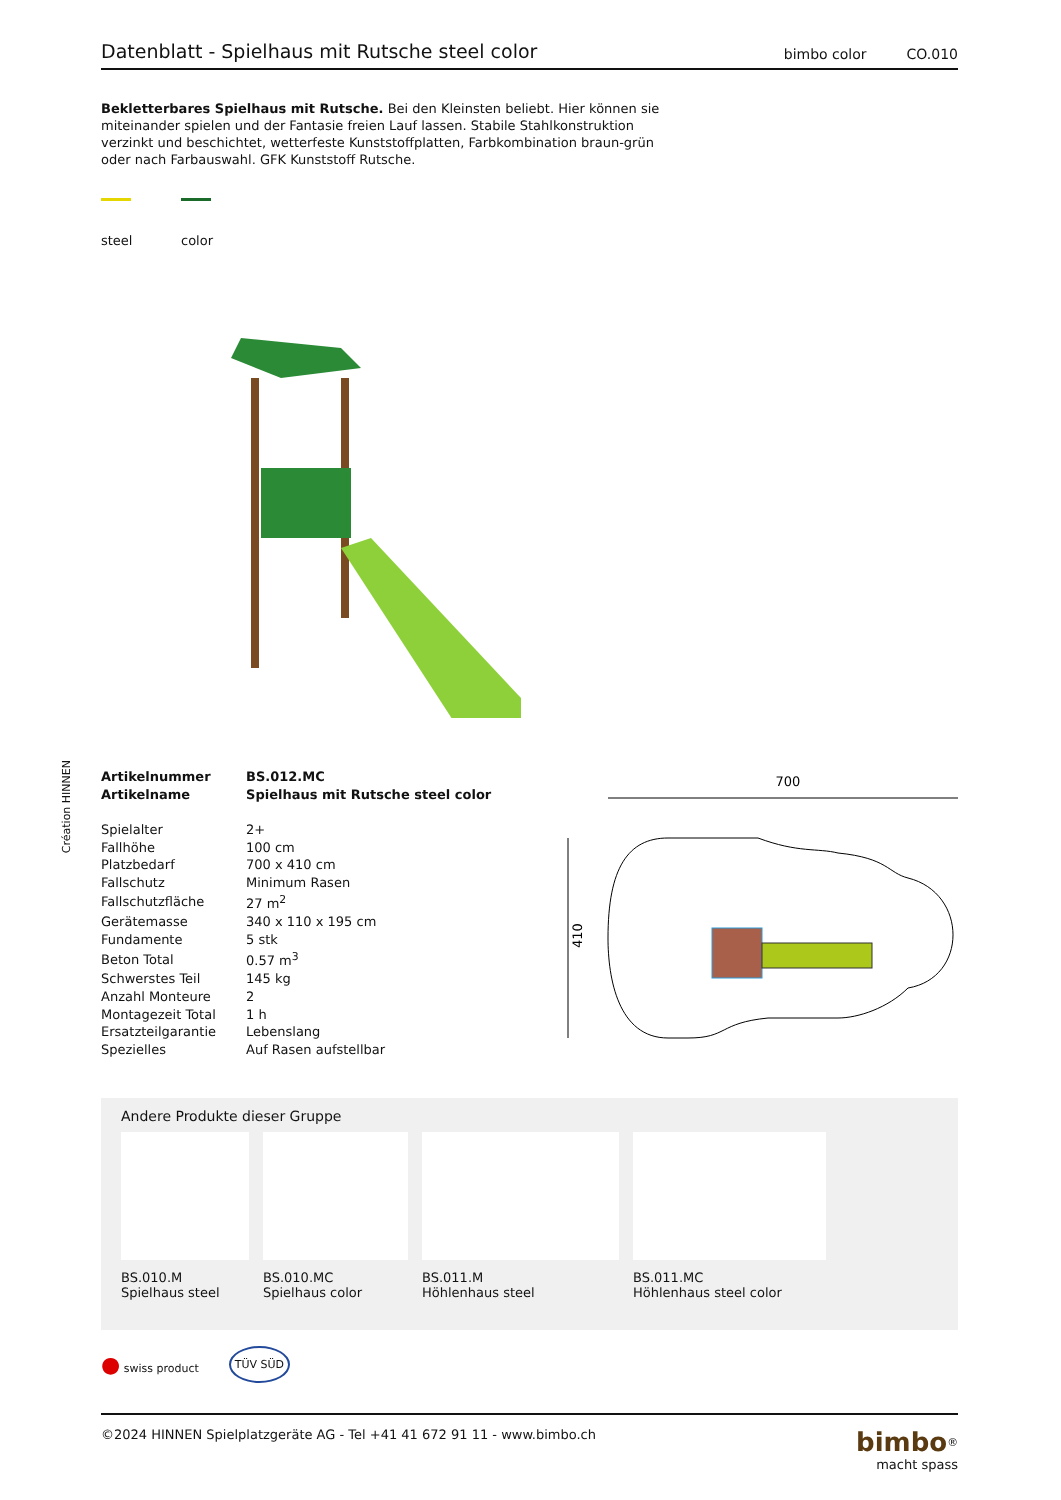Création HINNEN
Datenblatt - Spielhaus mit Rutsche steel color
bimbo color CO.010
Bekletterbares Spielhaus mit Rutsche. Bei den Kleinsten beliebt. Hier können sie miteinander spielen und der Fantasie freien Lauf lassen. Stabile Stahlkonstruktion verzinkt und beschichtet, wetterfeste Kunststoffplatten, Farbkombination braun-grün oder nach Farbauswahl. GFK Kunststoff Rutsche.
steel
color
| Artikelnummer | BS.012.MC |
| Artikelname | Spielhaus mit Rutsche steel color |
| Spielalter | 2+ |
| Fallhöhe | 100 cm |
| Platzbedarf | 700 x 410 cm |
| Fallschutz | Minimum Rasen |
| Fallschutzfläche | 27 m<sup>2</sup> |
| Gerätemasse | 340 x 110 x 195 cm |
| Fundamente | 5 stk |
| Beton Total | 0.57 m<sup>3</sup> |
| Schwerstes Teil | 145 kg |
| Anzahl Monteure | 2 |
| Montagezeit Total | 1 h |
| Ersatzteilgarantie | Lebenslang |
| Spezielles | Auf Rasen aufstellbar |
700
410
Andere Produkte dieser Gruppe
BS.010.M
Spielhaus steel
BS.010.MC
Spielhaus color
BS.011.M
Höhlenhaus steel
BS.011.MC
Höhlenhaus steel color
● swiss product TÜV SÜD
©2024 HINNEN Spielplatzgeräte AG - Tel +41 41 672 91 11 - www.bimbo.ch bimbo<sup>®</sup>
macht spass